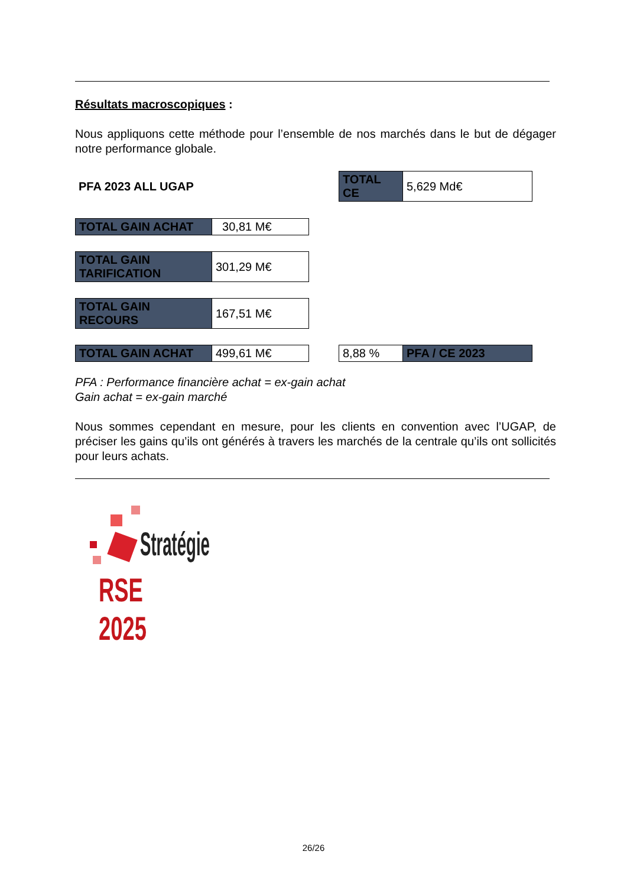Résultats macroscopiques :
Nous appliquons cette méthode pour l’ensemble de nos marchés dans le but de dégager notre performance globale.
PFA 2023 ALL UGAP
| TOTAL CE | 5,629 Md€ |
| TOTAL GAIN ACHAT | 30,81 M€ |
| TOTAL GAIN TARIFICATION | 301,29 M€ |
| TOTAL GAIN RECOURS | 167,51 M€ |
| TOTAL GAIN ACHAT | 499,61 M€ |
| 8,88 % | PFA / CE 2023 |
PFA : Performance financière achat = ex-gain achat
Gain achat = ex-gain marché
Nous sommes cependant en mesure, pour les clients en convention avec l’UGAP, de préciser les gains qu’ils ont générés à travers les marchés de la centrale qu’ils ont sollicités pour leurs achats.
Stratégie
RSE 2025
26/26